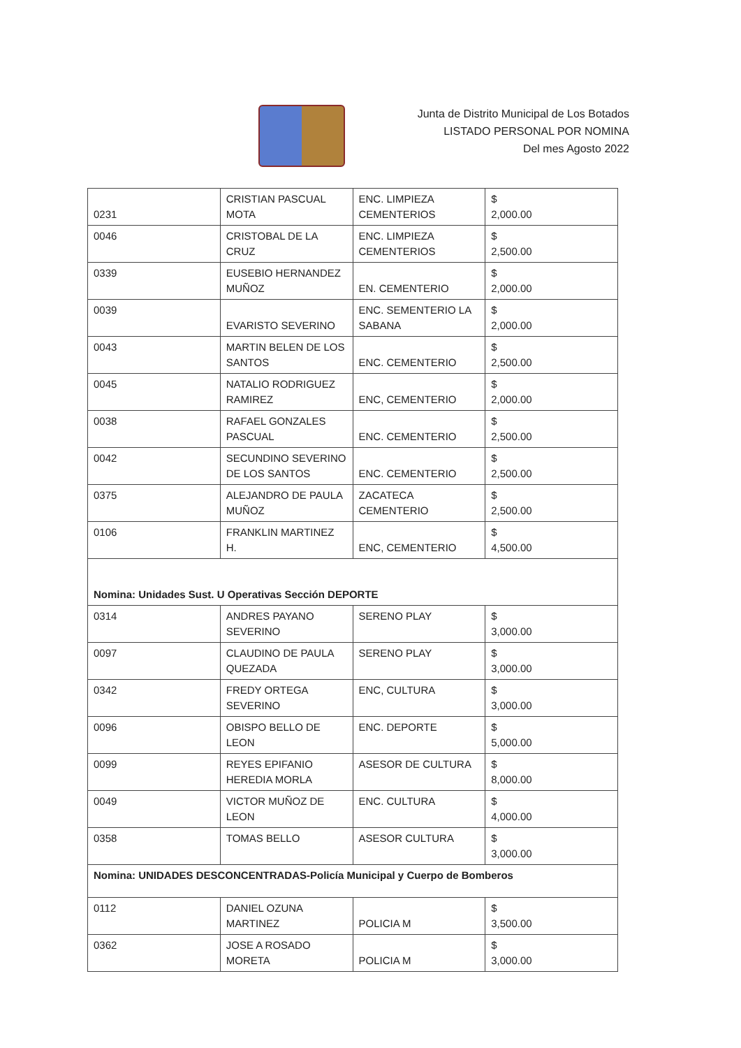Junta de Distrito Municipal de Los Botados
LISTADO PERSONAL POR NOMINA
Del mes Agosto 2022
| 0231 | CRISTIAN PASCUAL MOTA | ENC. LIMPIEZA CEMENTERIOS | $ 2,000.00 |
| 0046 | CRISTOBAL DE LA CRUZ | ENC. LIMPIEZA CEMENTERIOS | $ 2,500.00 |
| 0339 | EUSEBIO HERNANDEZ MUÑOZ | EN. CEMENTERIO | $ 2,000.00 |
| 0039 | EVARISTO SEVERINO | ENC. SEMENTERIO LA SABANA | $ 2,000.00 |
| 0043 | MARTIN BELEN DE LOS SANTOS | ENC. CEMENTERIO | $ 2,500.00 |
| 0045 | NATALIO RODRIGUEZ RAMIREZ | ENC, CEMENTERIO | $ 2,000.00 |
| 0038 | RAFAEL GONZALES PASCUAL | ENC. CEMENTERIO | $ 2,500.00 |
| 0042 | SECUNDINO SEVERINO DE LOS SANTOS | ENC. CEMENTERIO | $ 2,500.00 |
| 0375 | ALEJANDRO DE PAULA MUÑOZ | ZACATECA CEMENTERIO | $ 2,500.00 |
| 0106 | FRANKLIN MARTINEZ H. | ENC, CEMENTERIO | $ 4,500.00 |
| Nomina: Unidades Sust. U Operativas Sección DEPORTE | | | |
| 0314 | ANDRES PAYANO SEVERINO | SERENO PLAY | $ 3,000.00 |
| 0097 | CLAUDINO DE PAULA QUEZADA | SERENO PLAY | $ 3,000.00 |
| 0342 | FREDY ORTEGA SEVERINO | ENC, CULTURA | $ 3,000.00 |
| 0096 | OBISPO BELLO DE LEON | ENC. DEPORTE | $ 5,000.00 |
| 0099 | REYES EPIFANIO HEREDIA MORLA | ASESOR DE CULTURA | $ 8,000.00 |
| 0049 | VICTOR MUÑOZ DE LEON | ENC. CULTURA | $ 4,000.00 |
| 0358 | TOMAS BELLO | ASESOR CULTURA | $ 3,000.00 |
| Nomina: UNIDADES DESCONCENTRADAS-Policía Municipal y Cuerpo de Bomberos | | | |
| 0112 | DANIEL OZUNA MARTINEZ | POLICIA M | $ 3,500.00 |
| 0362 | JOSE A ROSADO MORETA | POLICIA M | $ 3,000.00 |